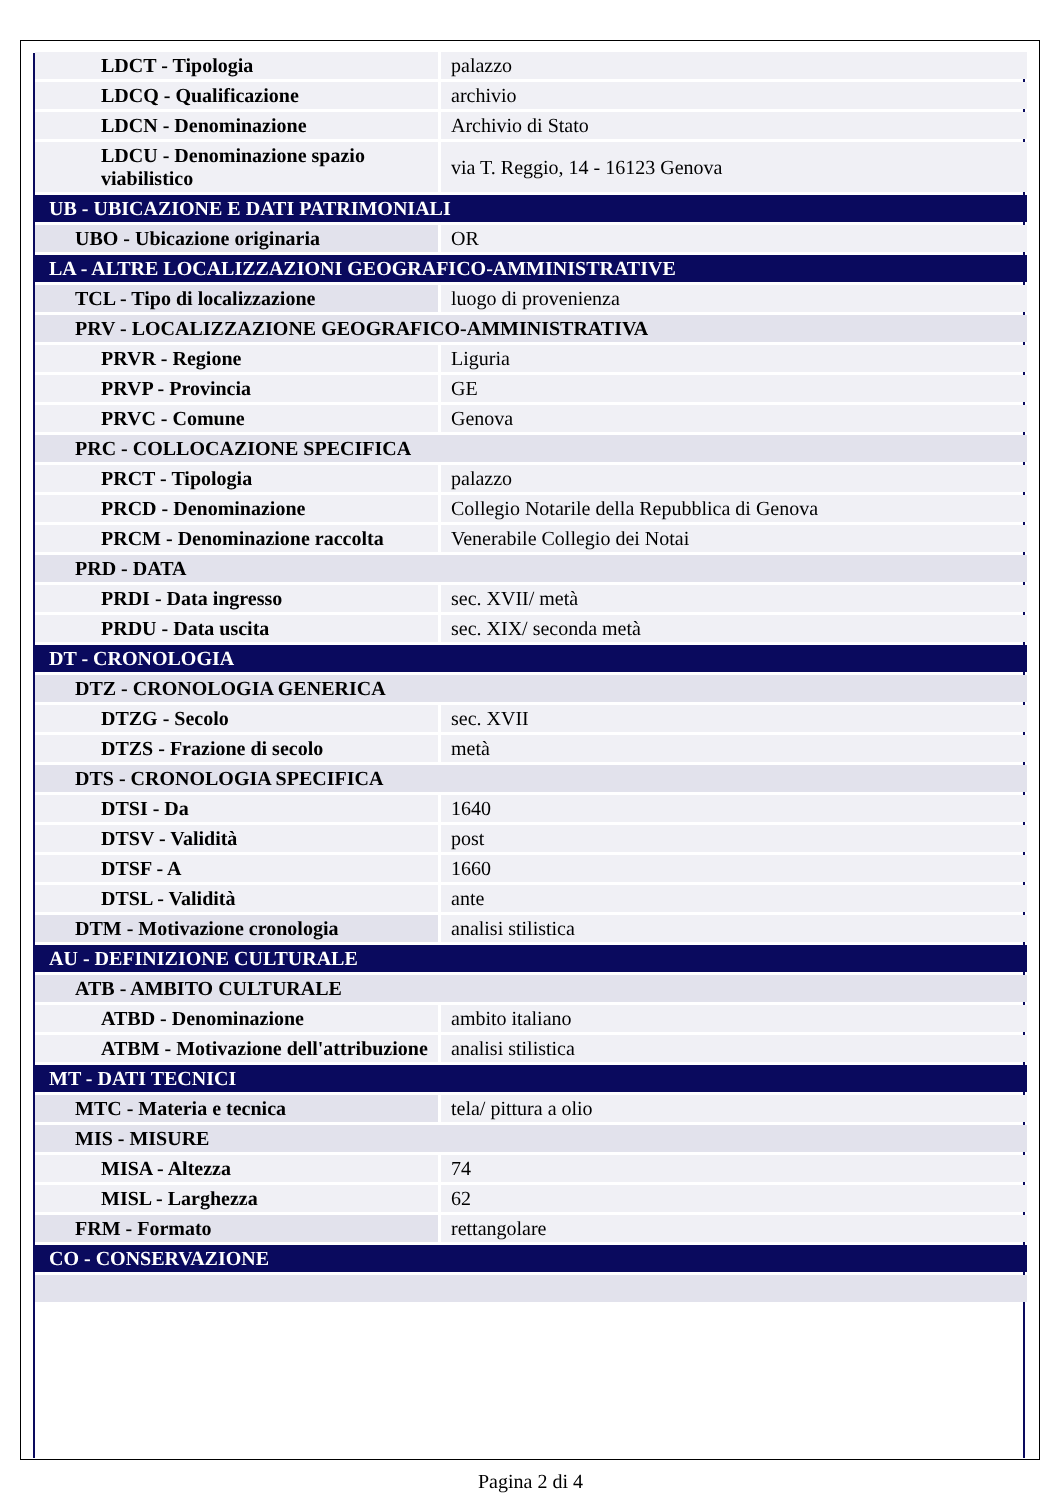| LDCT - Tipologia | palazzo |
| LDCQ - Qualificazione | archivio |
| LDCN - Denominazione | Archivio di Stato |
| LDCU - Denominazione spazio viabilistico | via T. Reggio, 14 - 16123 Genova |
| UB - UBICAZIONE E DATI PATRIMONIALI | |
| UBO - Ubicazione originaria | OR |
| LA - ALTRE LOCALIZZAZIONI GEOGRAFICO-AMMINISTRATIVE | |
| TCL - Tipo di localizzazione | luogo di provenienza |
| PRV - LOCALIZZAZIONE GEOGRAFICO-AMMINISTRATIVA | |
| PRVR - Regione | Liguria |
| PRVP - Provincia | GE |
| PRVC - Comune | Genova |
| PRC - COLLOCAZIONE SPECIFICA | |
| PRCT - Tipologia | palazzo |
| PRCD - Denominazione | Collegio Notarile della Repubblica di Genova |
| PRCM - Denominazione raccolta | Venerabile Collegio dei Notai |
| PRD - DATA | |
| PRDI - Data ingresso | sec. XVII/ metà |
| PRDU - Data uscita | sec. XIX/ seconda metà |
| DT - CRONOLOGIA | |
| DTZ - CRONOLOGIA GENERICA | |
| DTZG - Secolo | sec. XVII |
| DTZS - Frazione di secolo | metà |
| DTS - CRONOLOGIA SPECIFICA | |
| DTSI - Da | 1640 |
| DTSV - Validità | post |
| DTSF - A | 1660 |
| DTSL - Validità | ante |
| DTM - Motivazione cronologia | analisi stilistica |
| AU - DEFINIZIONE CULTURALE | |
| ATB - AMBITO CULTURALE | |
| ATBD - Denominazione | ambito italiano |
| ATBM - Motivazione dell'attribuzione | analisi stilistica |
| MT - DATI TECNICI | |
| MTC - Materia e tecnica | tela/ pittura a olio |
| MIS - MISURE | |
| MISA - Altezza | 74 |
| MISL - Larghezza | 62 |
| FRM - Formato | rettangolare |
| CO - CONSERVAZIONE | |
Pagina 2 di 4